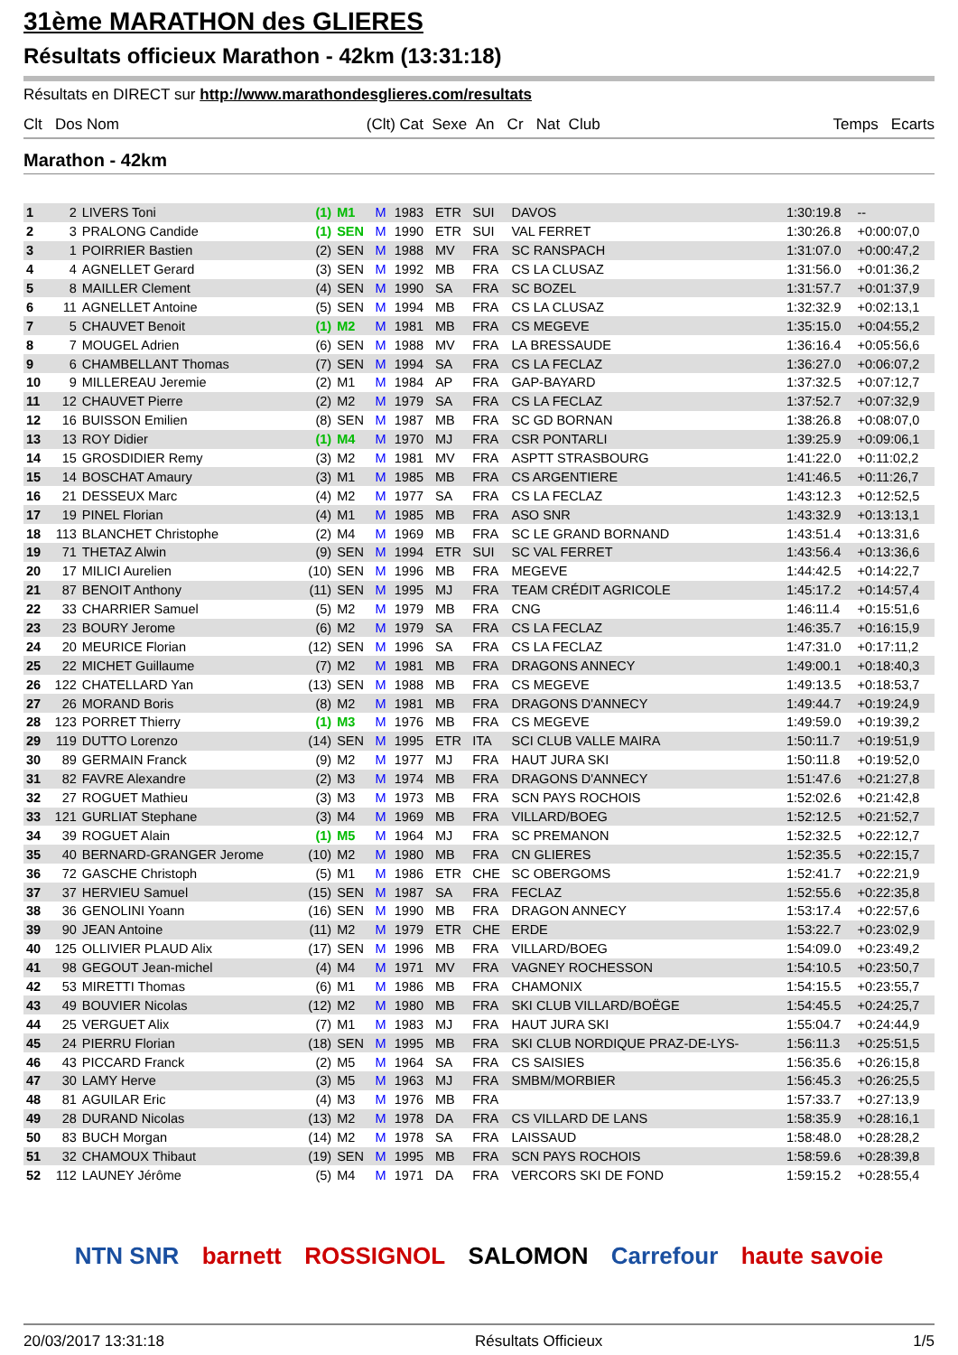31ème MARATHON des GLIERES
Résultats officieux Marathon - 42km (13:31:18)
Résultats en DIRECT sur http://www.marathondesglieres.com/resultats
Clt Dos Nom (Clt) Cat Sexe An Cr Nat Club Temps Ecarts
Marathon - 42km
| 1 | 2 | LIVERS Toni | (1) | M1 | M | 1983 | ETR | SUI | DAVOS | 1:30:19.8 | -- |
| 2 | 3 | PRALONG Candide | (1) | SEN | M | 1990 | ETR | SUI | VAL FERRET | 1:30:26.8 | +0:00:07,0 |
| 3 | 1 | POIRRIER Bastien | (2) | SEN | M | 1988 | MV | FRA | SC RANSPACH | 1:31:07.0 | +0:00:47,2 |
| 4 | 4 | AGNELLET Gerard | (3) | SEN | M | 1992 | MB | FRA | CS LA CLUSAZ | 1:31:56.0 | +0:01:36,2 |
| 5 | 8 | MAILLER Clement | (4) | SEN | M | 1990 | SA | FRA | SC BOZEL | 1:31:57.7 | +0:01:37,9 |
| 6 | 11 | AGNELLET Antoine | (5) | SEN | M | 1994 | MB | FRA | CS LA CLUSAZ | 1:32:32.9 | +0:02:13,1 |
| 7 | 5 | CHAUVET Benoit | (1) | M2 | M | 1981 | MB | FRA | CS MEGEVE | 1:35:15.0 | +0:04:55,2 |
| 8 | 7 | MOUGEL Adrien | (6) | SEN | M | 1988 | MV | FRA | LA BRESSAUDE | 1:36:16.4 | +0:05:56,6 |
| 9 | 6 | CHAMBELLANT Thomas | (7) | SEN | M | 1994 | SA | FRA | CS LA FECLAZ | 1:36:27.0 | +0:06:07,2 |
| 10 | 9 | MILLEREAU Jeremie | (2) | M1 | M | 1984 | AP | FRA | GAP-BAYARD | 1:37:32.5 | +0:07:12,7 |
| 11 | 12 | CHAUVET Pierre | (2) | M2 | M | 1979 | SA | FRA | CS LA FECLAZ | 1:37:52.7 | +0:07:32,9 |
| 12 | 16 | BUISSON Emilien | (8) | SEN | M | 1987 | MB | FRA | SC GD BORNAN | 1:38:26.8 | +0:08:07,0 |
| 13 | 13 | ROY Didier | (1) | M4 | M | 1970 | MJ | FRA | CSR PONTARLI | 1:39:25.9 | +0:09:06,1 |
| 14 | 15 | GROSDIDIER Remy | (3) | M2 | M | 1981 | MV | FRA | ASPTT STRASBOURG | 1:41:22.0 | +0:11:02,2 |
| 15 | 14 | BOSCHAT Amaury | (3) | M1 | M | 1985 | MB | FRA | CS ARGENTIERE | 1:41:46.5 | +0:11:26,7 |
| 16 | 21 | DESSEUX Marc | (4) | M2 | M | 1977 | SA | FRA | CS LA FECLAZ | 1:43:12.3 | +0:12:52,5 |
| 17 | 19 | PINEL Florian | (4) | M1 | M | 1985 | MB | FRA | ASO SNR | 1:43:32.9 | +0:13:13,1 |
| 18 | 113 | BLANCHET Christophe | (2) | M4 | M | 1969 | MB | FRA | SC LE GRAND BORNAND | 1:43:51.4 | +0:13:31,6 |
| 19 | 71 | THETAZ Alwin | (9) | SEN | M | 1994 | ETR | SUI | SC VAL FERRET | 1:43:56.4 | +0:13:36,6 |
| 20 | 17 | MILICI Aurelien | (10) | SEN | M | 1996 | MB | FRA | MEGEVE | 1:44:42.5 | +0:14:22,7 |
| 21 | 87 | BENOIT Anthony | (11) | SEN | M | 1995 | MJ | FRA | TEAM CRÉDIT AGRICOLE | 1:45:17.2 | +0:14:57,4 |
| 22 | 33 | CHARRIER Samuel | (5) | M2 | M | 1979 | MB | FRA | CNG | 1:46:11.4 | +0:15:51,6 |
| 23 | 23 | BOURY Jerome | (6) | M2 | M | 1979 | SA | FRA | CS LA FECLAZ | 1:46:35.7 | +0:16:15,9 |
| 24 | 20 | MEURICE Florian | (12) | SEN | M | 1996 | SA | FRA | CS LA FECLAZ | 1:47:31.0 | +0:17:11,2 |
| 25 | 22 | MICHET Guillaume | (7) | M2 | M | 1981 | MB | FRA | DRAGONS ANNECY | 1:49:00.1 | +0:18:40,3 |
| 26 | 122 | CHATELLARD Yan | (13) | SEN | M | 1988 | MB | FRA | CS MEGEVE | 1:49:13.5 | +0:18:53,7 |
| 27 | 26 | MORAND Boris | (8) | M2 | M | 1981 | MB | FRA | DRAGONS D'ANNECY | 1:49:44.7 | +0:19:24,9 |
| 28 | 123 | PORRET Thierry | (1) | M3 | M | 1976 | MB | FRA | CS MEGEVE | 1:49:59.0 | +0:19:39,2 |
| 29 | 119 | DUTTO Lorenzo | (14) | SEN | M | 1995 | ETR | ITA | SCI CLUB VALLE MAIRA | 1:50:11.7 | +0:19:51,9 |
| 30 | 89 | GERMAIN Franck | (9) | M2 | M | 1977 | MJ | FRA | HAUT JURA SKI | 1:50:11.8 | +0:19:52,0 |
| 31 | 82 | FAVRE Alexandre | (2) | M3 | M | 1974 | MB | FRA | DRAGONS D'ANNECY | 1:51:47.6 | +0:21:27,8 |
| 32 | 27 | ROGUET Mathieu | (3) | M3 | M | 1973 | MB | FRA | SCN PAYS ROCHOIS | 1:52:02.6 | +0:21:42,8 |
| 33 | 121 | GURLIAT Stephane | (3) | M4 | M | 1969 | MB | FRA | VILLARD/BOEG | 1:52:12.5 | +0:21:52,7 |
| 34 | 39 | ROGUET Alain | (1) | M5 | M | 1964 | MJ | FRA | SC PREMANON | 1:52:32.5 | +0:22:12,7 |
| 35 | 40 | BERNARD-GRANGER Jerome | (10) | M2 | M | 1980 | MB | FRA | CN GLIERES | 1:52:35.5 | +0:22:15,7 |
| 36 | 72 | GASCHE Christoph | (5) | M1 | M | 1986 | ETR | CHE | SC OBERGOMS | 1:52:41.7 | +0:22:21,9 |
| 37 | 37 | HERVIEU Samuel | (15) | SEN | M | 1987 | SA | FRA | FECLAZ | 1:52:55.6 | +0:22:35,8 |
| 38 | 36 | GENOLINI Yoann | (16) | SEN | M | 1990 | MB | FRA | DRAGON ANNECY | 1:53:17.4 | +0:22:57,6 |
| 39 | 90 | JEAN Antoine | (11) | M2 | M | 1979 | ETR | CHE | ERDE | 1:53:22.7 | +0:23:02,9 |
| 40 | 125 | OLLIVIER PLAUD Alix | (17) | SEN | M | 1996 | MB | FRA | VILLARD/BOEG | 1:54:09.0 | +0:23:49,2 |
| 41 | 98 | GEGOUT Jean-michel | (4) | M4 | M | 1971 | MV | FRA | VAGNEY ROCHESSON | 1:54:10.5 | +0:23:50,7 |
| 42 | 53 | MIRETTI Thomas | (6) | M1 | M | 1986 | MB | FRA | CHAMONIX | 1:54:15.5 | +0:23:55,7 |
| 43 | 49 | BOUVIER Nicolas | (12) | M2 | M | 1980 | MB | FRA | SKI CLUB VILLARD/BOËGE | 1:54:45.5 | +0:24:25,7 |
| 44 | 25 | VERGUET Alix | (7) | M1 | M | 1983 | MJ | FRA | HAUT JURA SKI | 1:55:04.7 | +0:24:44,9 |
| 45 | 24 | PIERRU Florian | (18) | SEN | M | 1995 | MB | FRA | SKI CLUB NORDIQUE PRAZ-DE-LYS- | 1:56:11.3 | +0:25:51,5 |
| 46 | 43 | PICCARD Franck | (2) | M5 | M | 1964 | SA | FRA | CS SAISIES | 1:56:35.6 | +0:26:15,8 |
| 47 | 30 | LAMY Herve | (3) | M5 | M | 1963 | MJ | FRA | SMBM/MORBIER | 1:56:45.3 | +0:26:25,5 |
| 48 | 81 | AGUILAR Eric | (4) | M3 | M | 1976 | MB | FRA | | 1:57:33.7 | +0:27:13,9 |
| 49 | 28 | DURAND Nicolas | (13) | M2 | M | 1978 | DA | FRA | CS VILLARD DE LANS | 1:58:35.9 | +0:28:16,1 |
| 50 | 83 | BUCH Morgan | (14) | M2 | M | 1978 | SA | FRA | LAISSAUD | 1:58:48.0 | +0:28:28,2 |
| 51 | 32 | CHAMOUX Thibaut | (19) | SEN | M | 1995 | MB | FRA | SCN PAYS ROCHOIS | 1:58:59.6 | +0:28:39,8 |
| 52 | 112 | LAUNEY Jérôme | (5) | M4 | M | 1971 | DA | FRA | VERCORS SKI DE FOND | 1:59:15.2 | +0:28:55,4 |
NTN SNR barnett ROSSIGNOL SALOMON Carrefour haute savoie
20/03/2017 13:31:18 Résultats Officieux 1/5